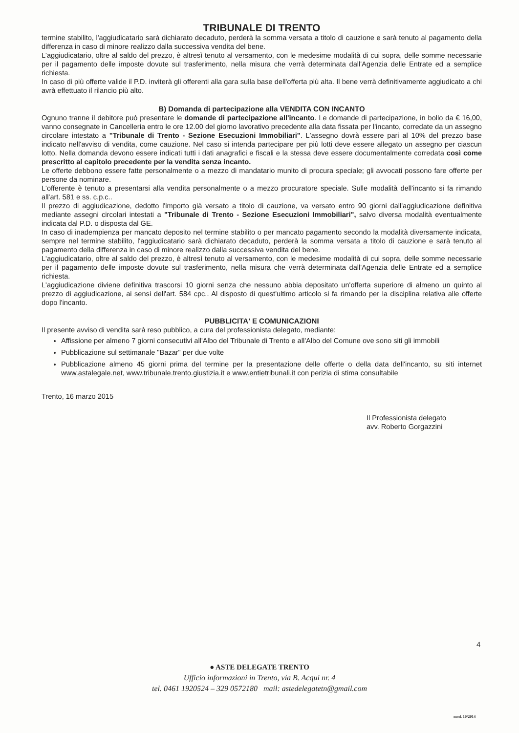TRIBUNALE DI TRENTO
termine stabilito, l'aggiudicatario sarà dichiarato decaduto, perderà la somma versata a titolo di cauzione e sarà tenuto al pagamento della differenza in caso di minore realizzo dalla successiva vendita del bene.
L'aggiudicatario, oltre al saldo del prezzo, è altresì tenuto al versamento, con le medesime modalità di cui sopra, delle somme necessarie per il pagamento delle imposte dovute sul trasferimento, nella misura che verrà determinata dall'Agenzia delle Entrate ed a semplice richiesta.
In caso di più offerte valide il P.D. inviterà gli offerenti alla gara sulla base dell'offerta più alta. Il bene verrà definitivamente aggiudicato a chi avrà effettuato il rilancio più alto.
B) Domanda di partecipazione alla VENDITA CON INCANTO
Ognuno tranne il debitore può presentare le domande di partecipazione all'incanto. Le domande di partecipazione, in bollo da € 16,00, vanno consegnate in Cancelleria entro le ore 12.00 del giorno lavorativo precedente alla data fissata per l'incanto, corredate da un assegno circolare intestato a "Tribunale di Trento - Sezione Esecuzioni Immobiliari". L'assegno dovrà essere pari al 10% del prezzo base indicato nell'avviso di vendita, come cauzione. Nel caso si intenda partecipare per più lotti deve essere allegato un assegno per ciascun lotto. Nella domanda devono essere indicati tutti i dati anagrafici e fiscali e la stessa deve essere documentalmente corredata così come prescritto al capitolo precedente per la vendita senza incanto.
Le offerte debbono essere fatte personalmente o a mezzo di mandatario munito di procura speciale; gli avvocati possono fare offerte per persone da nominare.
L'offerente è tenuto a presentarsi alla vendita personalmente o a mezzo procuratore speciale. Sulle modalità dell'incanto si fa rimando all'art. 581 e ss. c.p.c..
Il prezzo di aggiudicazione, dedotto l'importo già versato a titolo di cauzione, va versato entro 90 giorni dall'aggiudicazione definitiva mediante assegni circolari intestati a "Tribunale di Trento - Sezione Esecuzioni Immobiliari", salvo diversa modalità eventualmente indicata dal P.D. o disposta dal GE.
In caso di inadempienza per mancato deposito nel termine stabilito o per mancato pagamento secondo la modalità diversamente indicata, sempre nel termine stabilito, l'aggiudicatario sarà dichiarato decaduto, perderà la somma versata a titolo di cauzione e sarà tenuto al pagamento della differenza in caso di minore realizzo dalla successiva vendita del bene.
L'aggiudicatario, oltre al saldo del prezzo, è altresì tenuto al versamento, con le medesime modalità di cui sopra, delle somme necessarie per il pagamento delle imposte dovute sul trasferimento, nella misura che verrà determinata dall'Agenzia delle Entrate ed a semplice richiesta.
L'aggiudicazione diviene definitiva trascorsi 10 giorni senza che nessuno abbia depositato un'offerta superiore di almeno un quinto al prezzo di aggiudicazione, ai sensi dell'art. 584 cpc.. Al disposto di quest'ultimo articolo si fa rimando per la disciplina relativa alle offerte dopo l'incanto.
PUBBLICITA' E COMUNICAZIONI
Il presente avviso di vendita sarà reso pubblico, a cura del professionista delegato, mediante:
Affissione per almeno 7 giorni consecutivi all'Albo del Tribunale di Trento e all'Albo del Comune ove sono siti gli immobili
Pubblicazione sul settimanale "Bazar" per due volte
Pubblicazione almeno 45 giorni prima del termine per la presentazione delle offerte o della data dell'incanto, su siti internet www.astalegale.net, www.tribunale.trento.giustizia.it e www.entietribunali.it con perizia di stima consultabile
Trento, 16 marzo 2015
Il Professionista delegato
avv. Roberto Gorgazzini
4
● ASTE DELEGATE TRENTO
Ufficio informazioni in Trento, via B. Acqui nr. 4
tel. 0461 1920524 – 329 0572180 mail: astedelegatetn@gmail.com
mod. 10/2014